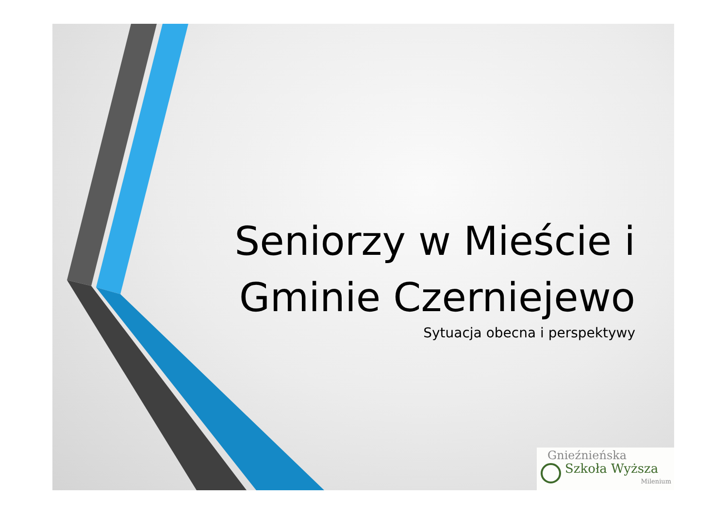Seniorzy w Mieście i
Gminie Czerniejewo
Sytuacja obecna i perspektywy
Gnieźnieńska
Szkoła Wyższa
Milenium